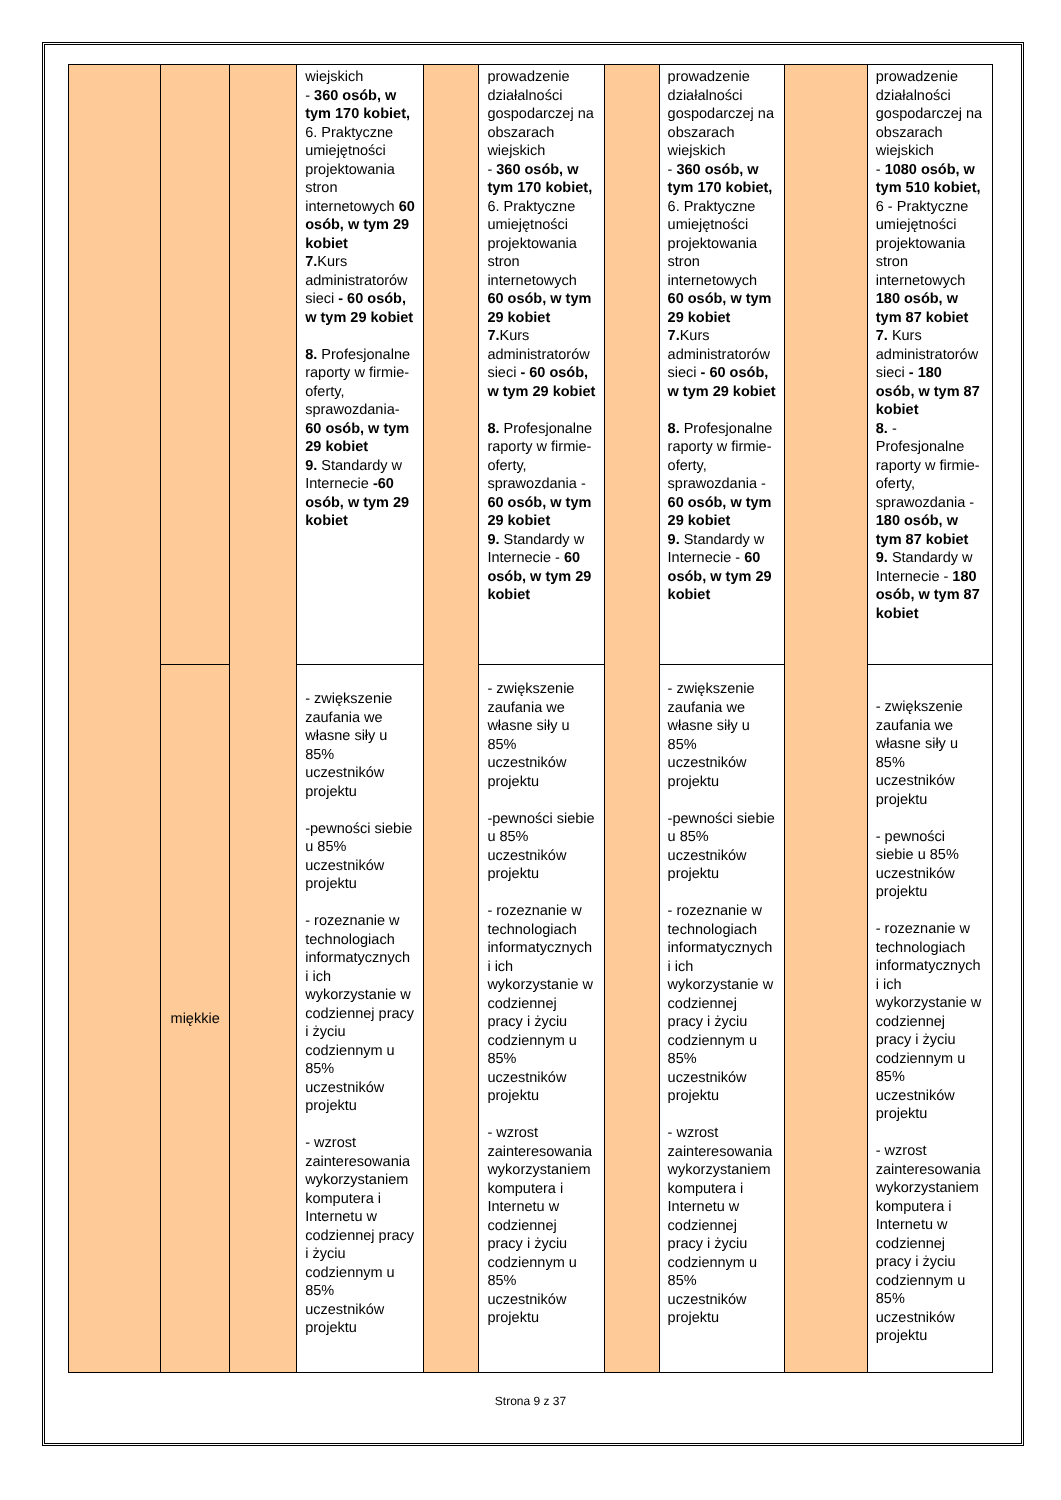| | | | wiejskich - 360 osób, w tym 170 kobiet, 6. Praktyczne umiejętności projektowania stron internetowych 60 osób, w tym 29 kobiet 7. Kurs administratorów sieci - 60 osób, w tym 29 kobiet 8. Profesjonalne raporty w firmie-oferty, sprawozdania- 60 osób, w tym 29 kobiet 9. Standardy w Internecie -60 osób, w tym 29 kobiet | | prowadzenie działalności gospodarczej na obszarach wiejskich - 360 osób, w tym 170 kobiet, 6. Praktyczne umiejętności projektowania stron internetowych 60 osób, w tym 29 kobiet 7. Kurs administratorów sieci - 60 osób, w tym 29 kobiet 8. Profesjonalne raporty w firmie-oferty, sprawozdania - 60 osób, w tym 29 kobiet 9. Standardy w Internecie - 60 osób, w tym 29 kobiet | | prowadzenie działalności gospodarczej na obszarach wiejskich - 360 osób, w tym 170 kobiet, 6. Praktyczne umiejętności projektowania stron internetowych 60 osób, w tym 29 kobiet 7. Kurs administratorów sieci - 60 osób, w tym 29 kobiet 8. Profesjonalne raporty w firmie-oferty, sprawozdania - 60 osób, w tym 29 kobiet 9. Standardy w Internecie - 60 osób, w tym 29 kobiet | | prowadzenie działalności gospodarczej na obszarach wiejskich - 1080 osób, w tym 510 kobiet, 6 - Praktyczne umiejętności projektowania stron internetowych 180 osób, w tym 87 kobiet 7. Kurs administratorów sieci - 180 osób, w tym 87 kobiet 8. - Profesjonalne raporty w firmie-oferty, sprawozdania - 180 osób, w tym 87 kobiet 9. Standardy w Internecie - 180 osób, w tym 87 kobiet |
| | miękkie | | - zwiększenie zaufania we własne siły u 85% uczestników projektu -pewności siebie u 85% uczestników projektu - rozeznanie w technologiach informatycznych i ich wykorzystanie w codziennej pracy i życiu codziennym u 85% uczestników projektu - wzrost zainteresowania wykorzystaniem komputera i Internetu w codziennej pracy i życiu codziennym u 85% uczestników projektu | | - zwiększenie zaufania we własne siły u 85% uczestników projektu -pewności siebie u 85% uczestników projektu - rozeznanie w technologiach informatycznych i ich wykorzystanie w codziennej pracy i życiu codziennym u 85% uczestników projektu - wzrost zainteresowania wykorzystaniem komputera i Internetu w codziennej pracy i życiu codziennym u 85% uczestników projektu | | - zwiększenie zaufania we własne siły u 85% uczestników projektu -pewności siebie u 85% uczestników projektu - rozeznanie w technologiach informatycznych i ich wykorzystanie w codziennej pracy i życiu codziennym u 85% uczestników projektu - wzrost zainteresowania wykorzystaniem komputera i Internetu w codziennej pracy i życiu codziennym u 85% uczestników projektu | | - zwiększenie zaufania we własne siły u 85% uczestników projektu - pewności siebie u 85% uczestników projektu - rozeznanie w technologiach informatycznych i ich wykorzystanie w codziennej pracy i życiu codziennym u 85% uczestników projektu - wzrost zainteresowania wykorzystaniem komputera i Internetu w codziennej pracy i życiu codziennym u 85% uczestników projektu |
Strona 9 z 37